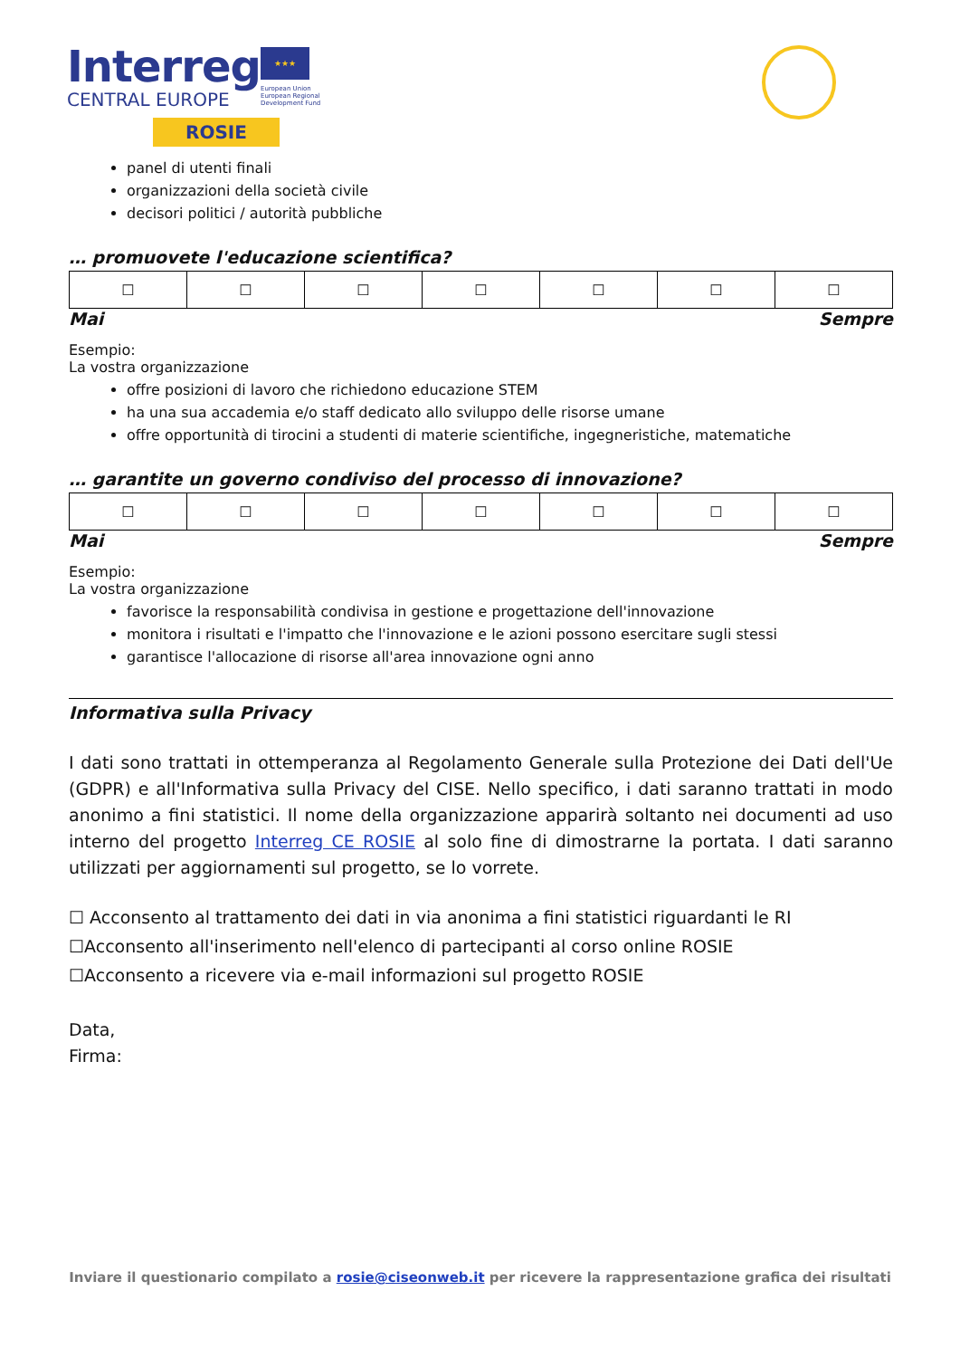Interreg
CENTRAL EUROPE
ROSIE
★★★
European Union
European Regional
Development Fund
panel di utenti finali
organizzazioni della società civile
decisori politici / autorità pubbliche
… promuovete l'educazione scientifica?
| ☐ | ☐ | ☐ | ☐ | ☐ | ☐ | ☐ |
Mai Sempre
Esempio:
La vostra organizzazione
offre posizioni di lavoro che richiedono educazione STEM
ha una sua accademia e/o staff dedicato allo sviluppo delle risorse umane
offre opportunità di tirocini a studenti di materie scientifiche, ingegneristiche, matematiche
… garantite un governo condiviso del processo di innovazione?
| ☐ | ☐ | ☐ | ☐ | ☐ | ☐ | ☐ |
Mai Sempre
Esempio:
La vostra organizzazione
favorisce la responsabilità condivisa in gestione e progettazione dell'innovazione
monitora i risultati e l'impatto che l'innovazione e le azioni possono esercitare sugli stessi
garantisce l'allocazione di risorse all'area innovazione ogni anno
Informativa sulla Privacy
I dati sono trattati in ottemperanza al Regolamento Generale sulla Protezione dei Dati dell'Ue (GDPR) e all'Informativa sulla Privacy del CISE. Nello specifico, i dati saranno trattati in modo anonimo a fini statistici. Il nome della organizzazione apparirà soltanto nei documenti ad uso interno del progetto Interreg CE ROSIE al solo fine di dimostrarne la portata. I dati saranno utilizzati per aggiornamenti sul progetto, se lo vorrete.
☐ Acconsento al trattamento dei dati in via anonima a fini statistici riguardanti le RI
☐Acconsento all'inserimento nell'elenco di partecipanti al corso online ROSIE
☐Acconsento a ricevere via e-mail informazioni sul progetto ROSIE
Data,
Firma:
Inviare il questionario compilato a rosie@ciseonweb.it per ricevere la rappresentazione grafica dei risultati